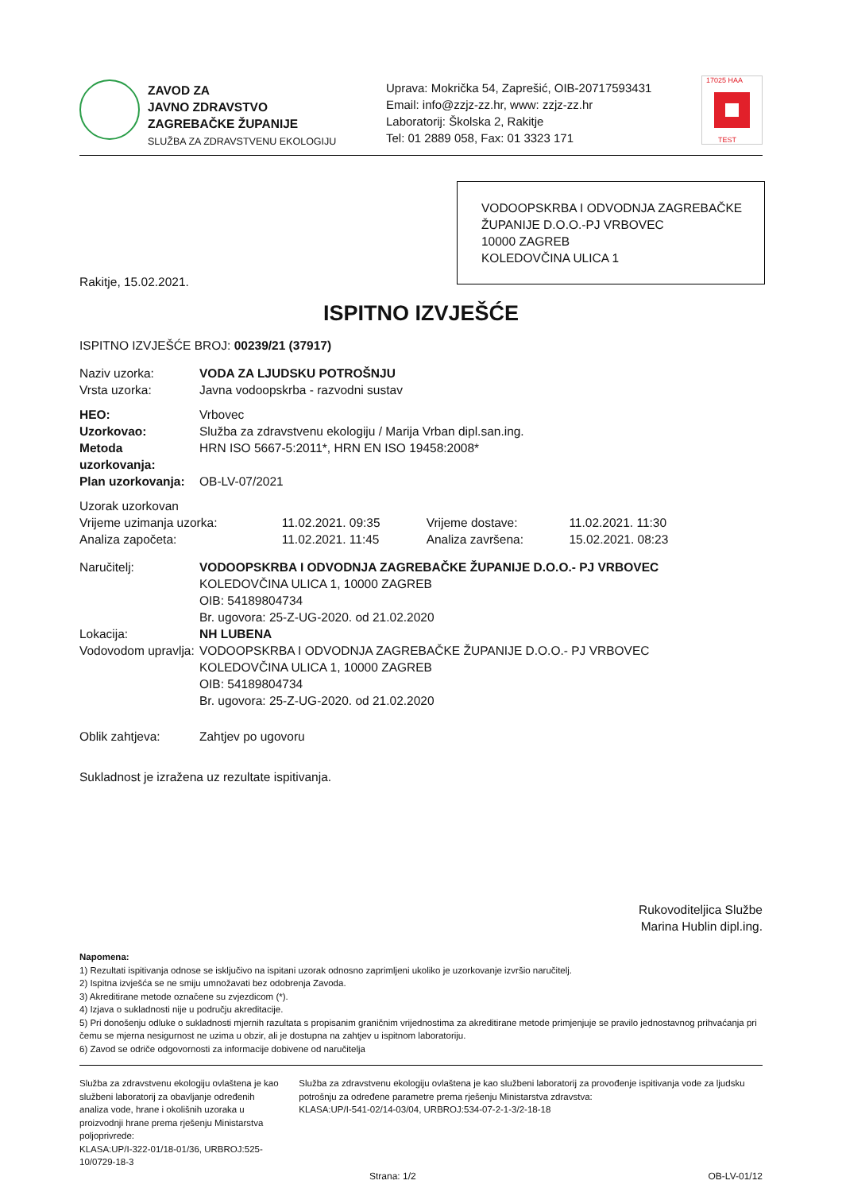ZAVOD ZA
JAVNO ZDRAVSTVO
ZAGREBAČKE ŽUPANIJE
SLUŽBA ZA ZDRAVSTVENU EKOLOGIJU
Uprava: Mokrička 54, Zaprešić, OIB-20717593431
Email: info@zzjz-zz.hr, www: zzjz-zz.hr
Laboratorij: Školska 2, Rakitje
Tel: 01 2889 058, Fax: 01 3323 171
17025 HAA
TEST
VODOOPSKRBA I ODVODNJA ZAGREBAČKE ŽUPANIJE D.O.O.-PJ VRBOVEC
10000 ZAGREB
KOLEDOVČINA ULICA 1
Rakitje, 15.02.2021.
ISPITNO IZVJEŠĆE
ISPITNO IZVJEŠĆE BROJ: 00239/21 (37917)
| Naziv uzorka: | VODA ZA LJUDSKU POTROŠNJU |
| Vrsta uzorka: | Javna vodoopskrba - razvodni sustav |
| HEO: | Vrbovec |
| Uzorkovao: | Služba za zdravstvenu ekologiju / Marija Vrban dipl.san.ing. |
| Metoda uzorkovanja: | HRN ISO 5667-5:2011*, HRN EN ISO 19458:2008* |
| Plan uzorkovanja: | OB-LV-07/2021 |
| Uzorak uzorkovan | | | |
| Vrijeme uzimanja uzorka: | 11.02.2021. 09:35 | Vrijeme dostave: | 11.02.2021. 11:30 |
| Analiza započeta: | 11.02.2021. 11:45 | Analiza završena: | 15.02.2021. 08:23 |
| Naručitelj: | VODOOPSKRBA I ODVODNJA ZAGREBAČKE ŽUPANIJE D.O.O.- PJ VRBOVEC KOLEDOVČINA ULICA 1, 10000 ZAGREB OIB: 54189804734 Br. ugovora: 25-Z-UG-2020. od 21.02.2020 |
| Lokacija: | NH LUBENA |
| Vodovodom upravlja: | VODOOPSKRBA I ODVODNJA ZAGREBAČKE ŽUPANIJE D.O.O.- PJ VRBOVEC KOLEDOVČINA ULICA 1, 10000 ZAGREB OIB: 54189804734 Br. ugovora: 25-Z-UG-2020. od 21.02.2020 |
| Oblik zahtjeva: | Zahtjev po ugovoru |
Sukladnost je izražena uz rezultate ispitivanja.
Rukovoditeljica Službe
Marina Hublin dipl.ing.
Napomena:
1) Rezultati ispitivanja odnose se isključivo na ispitani uzorak odnosno zaprimljeni ukoliko je uzorkovanje izvršio naručitelj.
2) Ispitna izvješća se ne smiju umnožavati bez odobrenja Zavoda.
3) Akreditirane metode označene su zvjezdicom (*).
4) Izjava o sukladnosti nije u području akreditacije.
5) Pri donošenju odluke o sukladnosti mjernih razultata s propisanim graničnim vrijednostima za akreditirane metode primjenjuje se pravilo jednostavnog prihvaćanja pri čemu se mjerna nesigurnost ne uzima u obzir, ali je dostupna na zahtjev u ispitnom laboratoriju.
6) Zavod se odriče odgovornosti za informacije dobivene od naručitelja
Služba za zdravstvenu ekologiju ovlaštena je kao službeni laboratorij za obavljanje određenih analiza vode, hrane i okolišnih uzoraka u proizvodnji hrane prema rješenju Ministarstva poljoprivrede:
KLASA:UP/I-322-01/18-01/36, URBROJ:525-10/0729-18-3
Služba za zdravstvenu ekologiju ovlaštena je kao službeni laboratorij za provođenje ispitivanja vode za ljudsku potrošnju za određene parametre prema rješenju Ministarstva zdravstva:
KLASA:UP/I-541-02/14-03/04, URBROJ:534-07-2-1-3/2-18-18
Strana: 1/2 OB-LV-01/12